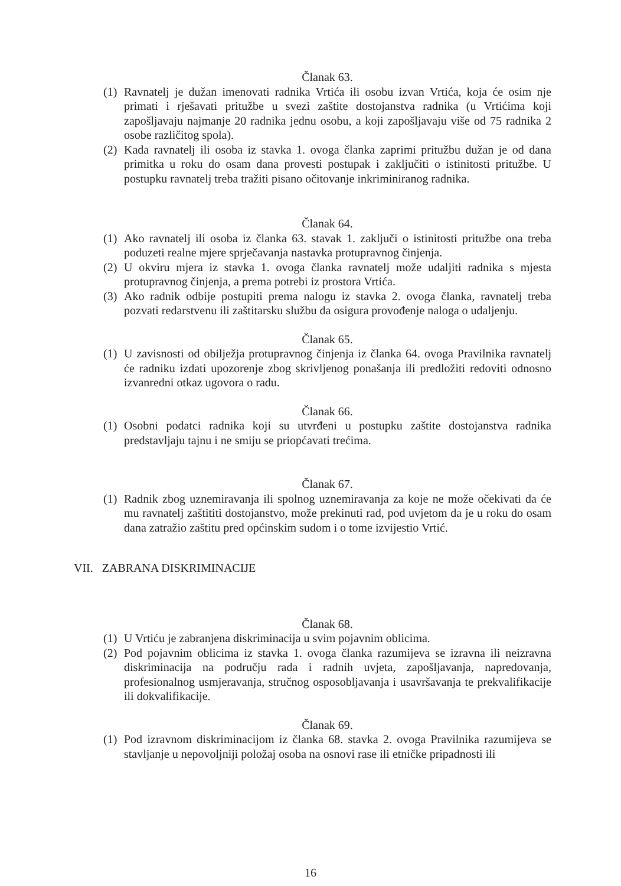Članak 63.
(1) Ravnatelj je dužan imenovati radnika Vrtića ili osobu izvan Vrtića, koja će osim nje primati i rješavati pritužbe u svezi zaštite dostojanstva radnika (u Vrtićima koji zapošljavaju najmanje 20 radnika jednu osobu, a koji zapošljavaju više od 75 radnika 2 osobe različitog spola).
(2) Kada ravnatelj ili osoba iz stavka 1. ovoga članka zaprimi pritužbu dužan je od dana primitka u roku do osam dana provesti postupak i zaključiti o istinitosti pritužbe. U postupku ravnatelj treba tražiti pisano očitovanje inkriminiranog radnika.
Članak 64.
(1) Ako ravnatelj ili osoba iz članka 63. stavak 1. zaključi o istinitosti pritužbe ona treba poduzeti realne mjere sprječavanja nastavka protupravnog činjenja.
(2) U okviru mjera iz stavka 1. ovoga članka ravnatelj može udaljiti radnika s mjesta protupravnog činjenja, a prema potrebi iz prostora Vrtića.
(3) Ako radnik odbije postupiti prema nalogu iz stavka 2. ovoga članka, ravnatelj treba pozvati redarstvenu ili zaštitarsku službu da osigura provođenje naloga o udaljenju.
Članak 65.
(1) U zavisnosti od obilježja protupravnog činjenja iz članka 64. ovoga Pravilnika ravnatelj će radniku izdati upozorenje zbog skrivljenog ponašanja ili predložiti redoviti odnosno izvanredni otkaz ugovora o radu.
Članak 66.
(1) Osobni podatci radnika koji su utvrđeni u postupku zaštite dostojanstva radnika predstavljaju tajnu i ne smiju se priopćavati trećima.
Članak 67.
(1) Radnik zbog uznemiravanja ili spolnog uznemiravanja za koje ne može očekivati da će mu ravnatelj zaštititi dostojanstvo, može prekinuti rad, pod uvjetom da je u roku do osam dana zatražio zaštitu pred općinskim sudom i o tome izvijestio Vrtić.
VII. ZABRANA DISKRIMINACIJE
Članak 68.
(1) U Vrtiću je zabranjena diskriminacija u svim pojavnim oblicima.
(2) Pod pojavnim oblicima iz stavka 1. ovoga članka razumijeva se izravna ili neizravna diskriminacija na području rada i radnih uvjeta, zapošljavanja, napredovanja, profesionalnog usmjeravanja, stručnog osposobljavanja i usavršavanja te prekvalifikacije ili dokvalifikacije.
Članak 69.
(1) Pod izravnom diskriminacijom iz članka 68. stavka 2. ovoga Pravilnika razumijeva se stavljanje u nepovoljniji položaj osoba na osnovi rase ili etničke pripadnosti ili
16